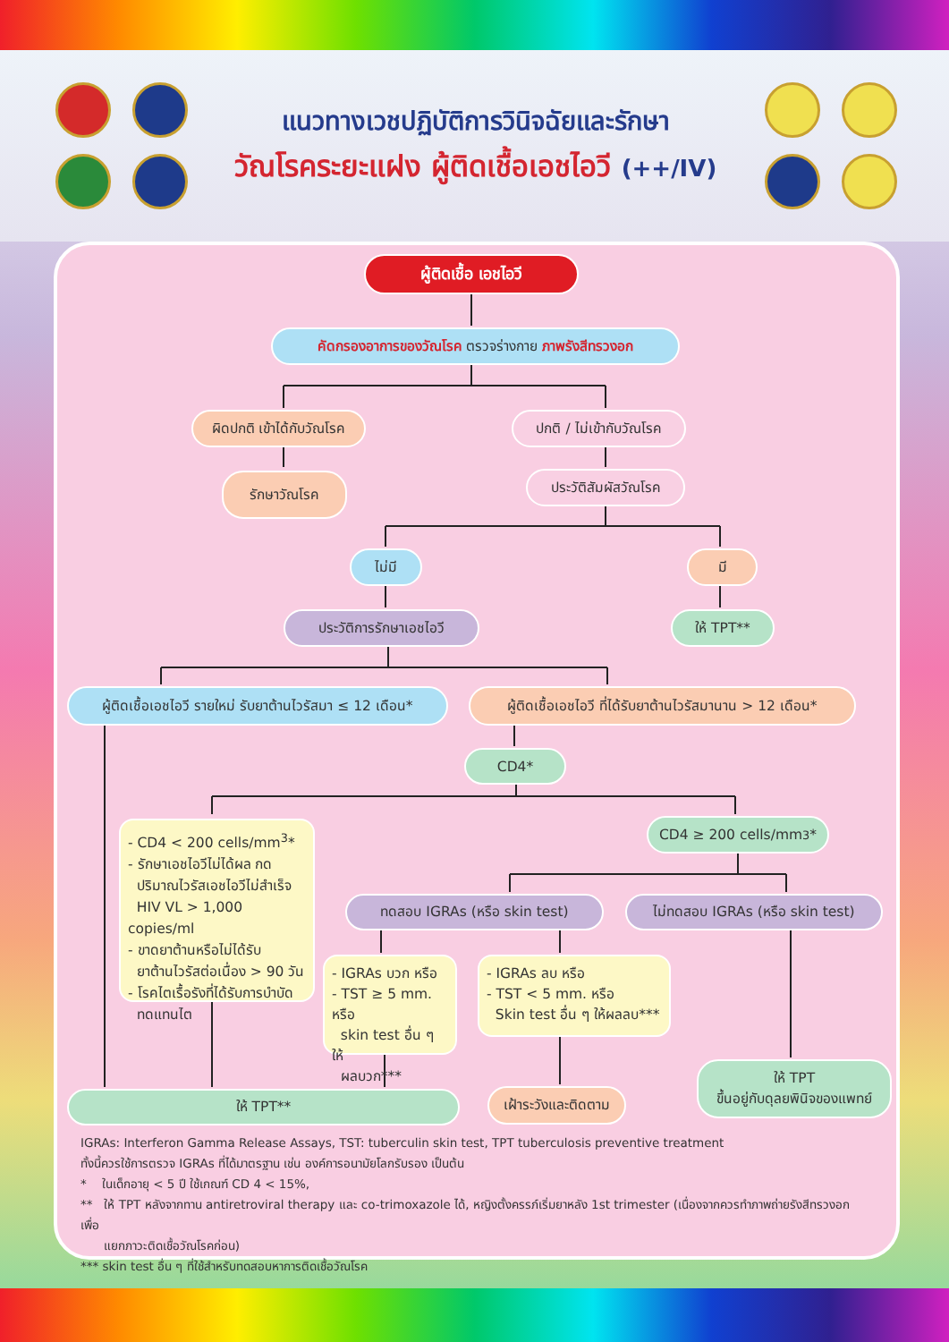แนวทางเวชปฏิบัติการวินิจฉัยและรักษา
วัณโรคระยะแฝง ผู้ติดเชื้อเอชไอวี (++/IV)
ผู้ติดเชื้อ เอชไอวี
คัดกรองอาการของวัณโรค ตรวจร่างกาย ภาพรังสีทรวงอก
ผิดปกติ เข้าได้กับวัณโรค
ปกติ / ไม่เข้ากับวัณโรค
รักษาวัณโรค
ประวัติสัมผัสวัณโรค
ไม่มี มี
ประวัติการรักษาเอชไอวี ให้ TPT**
ผู้ติดเชื้อเอชไอวี รายใหม่ รับยาต้านไวรัสมา ≤ 12 เดือน*
ผู้ติดเชื้อเอชไอวี ที่ได้รับยาต้านไวรัสมานาน > 12 เดือน*
CD4*
- CD4 < 200 cells/mm<sup>3</sup>*
- รักษาเอชไอวีไม่ได้ผล กด
ปริมาณไวรัสเอชไอวีไม่สำเร็จ
HIV VL > 1,000 copies/ml
- ขาดยาต้านหรือไม่ได้รับ
ยาต้านไวรัสต่อเนื่อง > 90 วัน
- โรคไตเรื้อรังที่ได้รับการบำบัด
ทดแทนไต
CD4 ≥ 200 cells/mm<sup>3</sup>*
ทดสอบ IGRAs (หรือ skin test) ไม่ทดสอบ IGRAs (หรือ skin test)
- IGRAs บวก หรือ
- TST ≥ 5 mm. หรือ
skin test อื่น ๆ ให้
ผลบวก***
- IGRAs ลบ หรือ
- TST < 5 mm. หรือ
Skin test อื่น ๆ ให้ผลลบ***
ให้ TPT**
เฝ้าระวังและติดตาม
ให้ TPT
ขึ้นอยู่กับดุลยพินิจของแพทย์
IGRAs: Interferon Gamma Release Assays, TST: tuberculin skin test, TPT tuberculosis preventive treatment
ทั้งนี้ควรใช้การตรวจ IGRAs ที่ได้มาตรฐาน เช่น องค์การอนามัยโลกรับรอง เป็นต้น
* ในเด็กอายุ < 5 ปี ใช้เกณฑ์ CD 4 < 15%,
** ให้ TPT หลังจากทาน antiretroviral therapy และ co-trimoxazole ได้, หญิงตั้งครรภ์เริ่มยาหลัง 1st trimester (เนื่องจากควรทำภาพถ่ายรังสีทรวงอกเพื่อ
แยกภาวะติดเชื้อวัณโรคก่อน)
*** skin test อื่น ๆ ที่ใช้สำหรับทดสอบหาการติดเชื้อวัณโรค